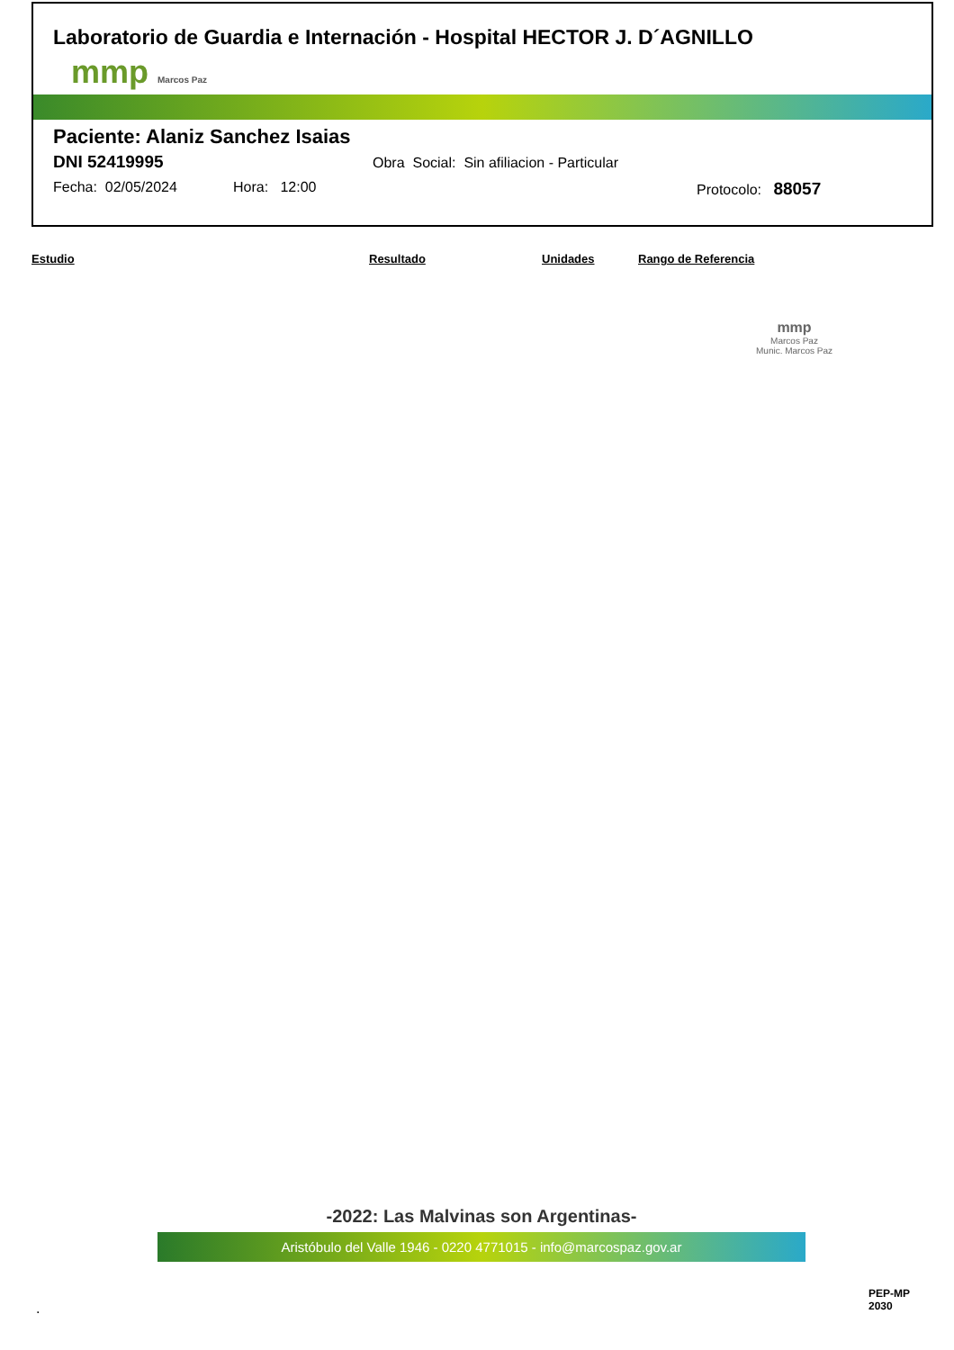Laboratorio de Guardia e Internación - Hospital HECTOR J. D´AGNILLO
mmp Marcos Paz
Paciente: Alaniz Sanchez Isaias
DNI 52419995 Obra Social: Sin afiliacion - Particular
Fecha: 02/05/2024 Hora: 12:00 Protocolo: 88057
| Estudio | Resultado | Unidades | Rango de Referencia |
| --- | --- | --- | --- |
mmp
Marcos Paz
Munic. Marcos Paz
-2022: Las Malvinas son Argentinas-
Aristóbulo del Valle 1946 - 0220 4771015 - info@marcospaz.gov.ar
.
PEP-MP
2030